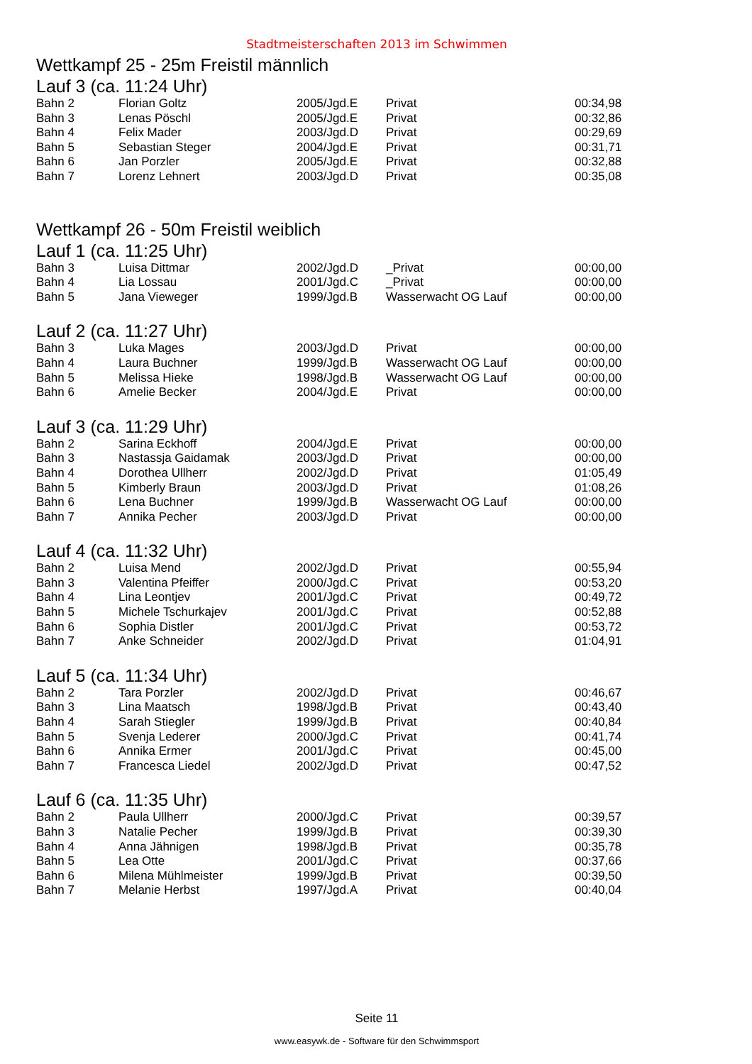Stadtmeisterschaften 2013 im Schwimmen
Wettkampf 25 - 25m Freistil männlich
Lauf 3 (ca. 11:24 Uhr)
| Bahn 2 | Florian Goltz | 2005/Jgd.E | Privat | 00:34,98 |
| Bahn 3 | Lenas Pöschl | 2005/Jgd.E | Privat | 00:32,86 |
| Bahn 4 | Felix Mader | 2003/Jgd.D | Privat | 00:29,69 |
| Bahn 5 | Sebastian Steger | 2004/Jgd.E | Privat | 00:31,71 |
| Bahn 6 | Jan Porzler | 2005/Jgd.E | Privat | 00:32,88 |
| Bahn 7 | Lorenz Lehnert | 2003/Jgd.D | Privat | 00:35,08 |
Wettkampf 26 - 50m Freistil weiblich
Lauf 1 (ca. 11:25 Uhr)
| Bahn 3 | Luisa Dittmar | 2002/Jgd.D | _Privat | 00:00,00 |
| Bahn 4 | Lia Lossau | 2001/Jgd.C | _Privat | 00:00,00 |
| Bahn 5 | Jana Vieweger | 1999/Jgd.B | Wasserwacht OG Lauf | 00:00,00 |
Lauf 2 (ca. 11:27 Uhr)
| Bahn 3 | Luka Mages | 2003/Jgd.D | Privat | 00:00,00 |
| Bahn 4 | Laura Buchner | 1999/Jgd.B | Wasserwacht OG Lauf | 00:00,00 |
| Bahn 5 | Melissa Hieke | 1998/Jgd.B | Wasserwacht OG Lauf | 00:00,00 |
| Bahn 6 | Amelie Becker | 2004/Jgd.E | Privat | 00:00,00 |
Lauf 3 (ca. 11:29 Uhr)
| Bahn 2 | Sarina Eckhoff | 2004/Jgd.E | Privat | 00:00,00 |
| Bahn 3 | Nastassja Gaidamak | 2003/Jgd.D | Privat | 00:00,00 |
| Bahn 4 | Dorothea Ullherr | 2002/Jgd.D | Privat | 01:05,49 |
| Bahn 5 | Kimberly Braun | 2003/Jgd.D | Privat | 01:08,26 |
| Bahn 6 | Lena Buchner | 1999/Jgd.B | Wasserwacht OG Lauf | 00:00,00 |
| Bahn 7 | Annika Pecher | 2003/Jgd.D | Privat | 00:00,00 |
Lauf 4 (ca. 11:32 Uhr)
| Bahn 2 | Luisa Mend | 2002/Jgd.D | Privat | 00:55,94 |
| Bahn 3 | Valentina Pfeiffer | 2000/Jgd.C | Privat | 00:53,20 |
| Bahn 4 | Lina Leontjev | 2001/Jgd.C | Privat | 00:49,72 |
| Bahn 5 | Michele Tschurkajev | 2001/Jgd.C | Privat | 00:52,88 |
| Bahn 6 | Sophia Distler | 2001/Jgd.C | Privat | 00:53,72 |
| Bahn 7 | Anke Schneider | 2002/Jgd.D | Privat | 01:04,91 |
Lauf 5 (ca. 11:34 Uhr)
| Bahn 2 | Tara Porzler | 2002/Jgd.D | Privat | 00:46,67 |
| Bahn 3 | Lina Maatsch | 1998/Jgd.B | Privat | 00:43,40 |
| Bahn 4 | Sarah Stiegler | 1999/Jgd.B | Privat | 00:40,84 |
| Bahn 5 | Svenja Lederer | 2000/Jgd.C | Privat | 00:41,74 |
| Bahn 6 | Annika Ermer | 2001/Jgd.C | Privat | 00:45,00 |
| Bahn 7 | Francesca Liedel | 2002/Jgd.D | Privat | 00:47,52 |
Lauf 6 (ca. 11:35 Uhr)
| Bahn 2 | Paula Ullherr | 2000/Jgd.C | Privat | 00:39,57 |
| Bahn 3 | Natalie Pecher | 1999/Jgd.B | Privat | 00:39,30 |
| Bahn 4 | Anna Jähnigen | 1998/Jgd.B | Privat | 00:35,78 |
| Bahn 5 | Lea Otte | 2001/Jgd.C | Privat | 00:37,66 |
| Bahn 6 | Milena Mühlmeister | 1999/Jgd.B | Privat | 00:39,50 |
| Bahn 7 | Melanie Herbst | 1997/Jgd.A | Privat | 00:40,04 |
Seite 11
www.easywk.de - Software für den Schwimmsport